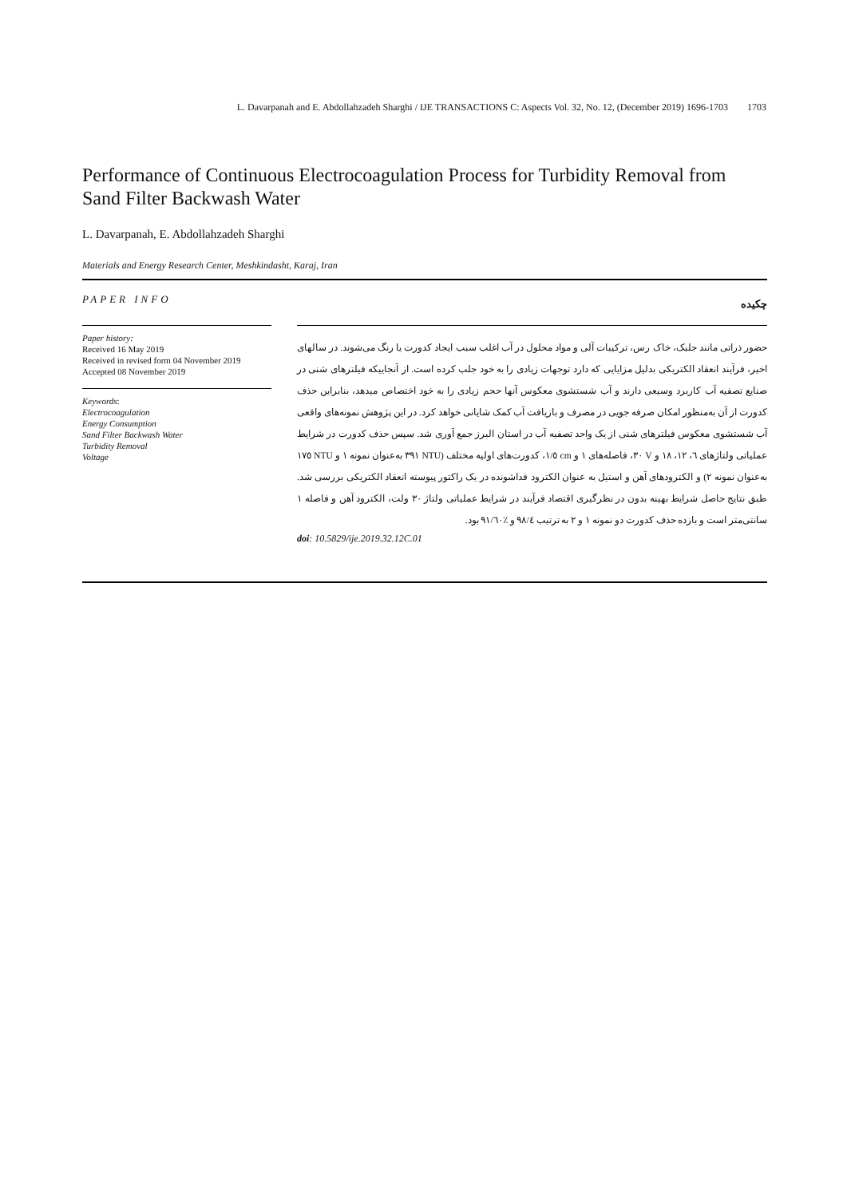L. Davarpanah and E. Abdollahzadeh Sharghi / IJE TRANSACTIONS C: Aspects Vol. 32, No. 12, (December 2019) 1696-1703 1703
Performance of Continuous Electrocoagulation Process for Turbidity Removal from Sand Filter Backwash Water
L. Davarpanah, E. Abdollahzadeh Sharghi
Materials and Energy Research Center, Meshkindasht, Karaj, Iran
PAPER INFO
Paper history:
Received 16 May 2019
Received in revised form 04 November 2019
Accepted 08 November 2019
Keywords:
Electrocoagulation
Energy Consumption
Sand Filter Backwash Water
Turbidity Removal
Voltage
چکیده
حضور ذراتی مانند جلبک، خاک رس، ترکیبات آلی و مواد محلول در آب اغلب سبب ایجاد کدورت یا رنگ می‌شوند. در سالهای اخیر، فرآیند انعقاد الکتریکی بدلیل مزایایی که دارد توجهات زیادی را به خود جلب کرده است. از آنجاییکه فیلترهای شنی در صنایع تصفیه آب کاربرد وسیعی دارند و آب شستشوی معکوس آنها حجم زیادی را به خود اختصاص میدهد، بنابراین حذف کدورت از آن به‌منظور امکان صرفه جویی در مصرف و بازیافت آب کمک شایانی خواهد کرد. در این پژوهش نمونه‌های واقعی آب شستشوی معکوس فیلترهای شنی از یک واحد تصفیه آب در استان البرز جمع آوری شد. سپس حذف کدورت در شرایط عملیاتی ولتاژهای ٦، ١٢، ١٨ و V ٣٠، فاصله‌های ١ و cm ١/٥، کدورت‌های اولیه مختلف (NTU ٣٩١ به‌عنوان نمونه ١ و NTU ١٧٥ به‌عنوان نمونه ٢) و الکترودهای آهن و استیل به عنوان الکترود فداشونده در یک راکتور پیوسته انعقاد الکتریکی بررسی شد. طبق نتایج حاصل شرایط بهینه بدون در نظرگیری اقتصاد فرآیند در شرایط عملیاتی ولتاژ ٣٠ ولت، الکترود آهن و فاصله ١ سانتی‌متر است و بازده حذف کدورت دو نمونه ١ و ٢ به ترتیب ٩٨/٤ و ٪٩١/٦٠ بود.
doi: 10.5829/ije.2019.32.12C.01